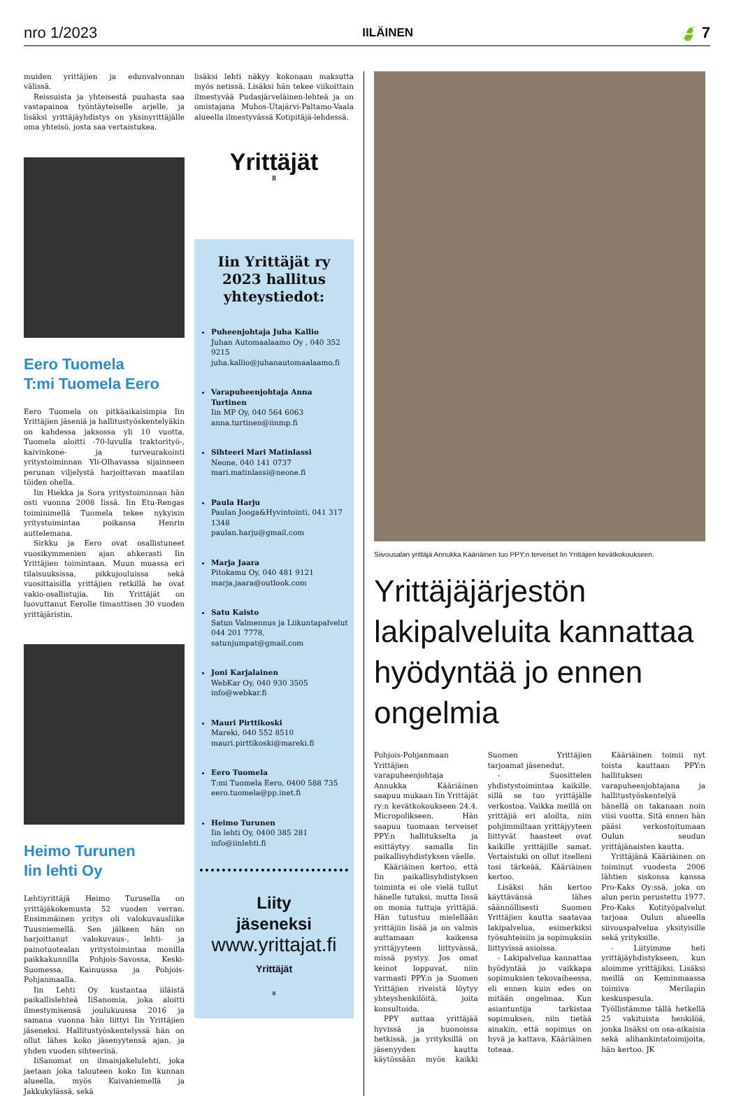nro 1/2023 IILÄINEN 🍃 7
muiden yrittäjien ja edunvalvonnan välissä.
Reissuista ja yhteisestä puuhasta saa vastapainoa työntäyteiselle arjelle, ja lisäksi yrittäjäyhdistys on yksinyrittäjälle oma yhteisö, josta saa vertaistukea.
Eero Tuomela
T:mi Tuomela Eero
Eero Tuomela on pitkäaikaisimpia Iin Yrittäjien jäseniä ja hallitustyöskentelyäkin on kahdessa jaksossa yli 10 vuotta. Tuomela aloitti -70-luvulla traktorityö-, kaivinkone- ja turveurakointi yritystoiminnan Yli-Olhavassa sijainneen perunan viljelystä harjoittavan maatilan töiden ohella.
Iin Hiekka ja Sora yritystoiminnan hän osti vuonna 2008 Iissä. Iin Etu-Rengas toiminimellä Tuomela tekee nykyisin yritystoimintaa poikansa Henrin auttelemana.
Sirkku ja Eero ovat osallistuneet vuosikymmenien ajan ahkerasti Iin Yrittäjien toimintaan. Muun muassa eri tilaisuuksissa, pikkujouluissa sekä vuosittaisilla yrittäjien retkillä he ovat vakio-osallistujia. Iin Yrittäjät on luovuttanut Eerolle timanttisen 30 vuoden yrittäjäristin.
Heimo Turunen
Iin lehti Oy
Lehtiyrittäjä Heimo Turusella on yrittäjäkokemusta 52 vuoden verran. Ensimmäinen yritys oli valokuvausliike Tuusniemellä. Sen jälkeen hän on harjoittanut valokuvaus-, lehti- ja painotuotealan yritystoimintaa monilla paikkakunnilla Pohjois-Savossa, Keski-Suomessa, Kainuussa ja Pohjois-Pohjanmaalla.
Iin Lehti Oy kustantaa iiläistä paikallislehteä IiSanomia, joka aloitti ilmestymisensä joulukuussa 2016 ja samana vuonna hän liittyi Iin Yrittäjien jäseneksi. Hallitustyöskentelyssä hän on ollut lähes koko jäsenyytensä ajan, ja yhden vuoden sihteerinä.
IiSanomat on ilmaisjakelulehti, joka jaetaan joka talouteen koko Iin kunnan alueella, myös Kuivaniemellä ja Jakkukylässä, sekä
lisäksi lehti näkyy kokonaan maksutta myös netissä. Lisäksi hän tekee viikoittain ilmestyvää Pudasjärveläinen-lehteä ja on omistajana Muhos-Utajärvi-Paltamo-Vaala alueella ilmestyvässä Kotipitäjä-lehdessä.
Yrittäjät
II
Iin Yrittäjät ry 2023 hallitus yhteystiedot:
Puheenjohtaja Juha Kallio
Juhan Automaalaamo Oy , 040 352 9215
juha.kallio@juhanautomaalaamo.fi
Varapuheenjohtaja Anna Turtinen
Iin MP Oy, 040 564 6063
anna.turtinen@iinmp.fi
Sihteeri Mari Matinlassi
Neone, 040 141 0737
mari.matinlassi@neone.fi
Paula Harju
Paulan Jooga&Hyvintointi, 041 317 1348
paulan.harju@gmail.com
Marja Jaara
Pitokamu Oy, 040 481 9121
marja.jaara@outlook.com
Satu Kaisto
Satun Valmennus ja Liikuntapalvelut
044 201 7778,
satunjumpat@gmail.com
Joni Karjalainen
WebKar Oy, 040 930 3505
info@webkar.fi
Mauri Pirttikoski
Mareki, 040 552 8510
mauri.pirttikoski@mareki.fi
Eero Tuomela
T:mi Tuomela Eero, 0400 588 735
eero.tuomela@pp.inet.fi
Heimo Turunen
Iin lehti Oy, 0400 385 281
info@iinlehti.fi
Liity
jäseneksi
www.yrittajat.fi
Yrittäjät
II
Siivousalan yrittäjä Annukka Kääriäinen tuo PPY:n terveiset Iin Yrittäjien kevätkokoukseen.
Yrittäjäjärjestön lakipalveluita kannattaa hyödyntää jo ennen ongelmia
Pohjois-Pohjanmaan Yrittäjien varapuheenjohtaja Annukka Kääriäinen saapuu mukaan Iin Yrittäjät ry:n kevätkokoukseen 24.4. Micropolikseen. Hän saapuu tuomaan terveiset PPY:n hallitukselta ja esittäytyy samalla Iin paikallisyhdistyksen väelle.
Kääriäinen kertoo, että Iin paikallisyhdistyksen toiminta ei ole vielä tullut hänelle tutuksi, mutta Iissä on monia tuttuja yrittäjiä. Hän tutustuu mielellään yrittäjiin lisää ja on valmis auttamaan kaikessa yrittäjyyteen liittyvässä, missä pystyy. Jos omat keinot loppuvat, niin varmasti PPY:n ja Suomen Yrittäjien riveistä löytyy yhteyshenkilöitä, joita konsultoida.
PPY auttaa yrittäjää hyvissä ja huonoissa hetkissä, ja yrityksillä on jäsenyyden kautta käytössään myös kaikki Suomen Yrittäjien tarjoamat jäsenedut.
- Suosittelen yhdistystoimintaa kaikille, sillä se tuo yrittäjälle verkostoa. Vaikka meillä on yrittäjiä eri aloilta, niin pohjimmiltaan yrittäjyyteen liittyvät haasteet ovat kaikille yrittäjille samat. Vertaistuki on ollut itselleni tosi tärkeää, Kääriäinen kertoo.
Lisäksi hän kertoo käyttävänsä lähes säännöllisesti Suomen Yrittäjien kautta saatavaa lakipalvelua, esimerkiksi työsuhteisiin ja sopimuksiin liittyvissä asioissa.
- Lakipalvelua kannattaa hyödyntää jo vaikkapa sopimuksien tekovaiheessa, eli ennen kuin edes on mitään ongelmaa. Kun asiantuntija tarkistaa sopimuksen, niin tietää ainakin, että sopimus on hyvä ja kattava, Kääriäinen toteaa.
Kääriäinen toimii nyt toista kauttaan PPY:n hallituksen varapuheenjohtajana ja hallitustyöskentelyä hänellä on takanaan noin viisi vuotta. Sitä ennen hän pääsi verkostoitumaan Oulun seudun yrittäjänaisten kautta.
Yrittäjänä Kääriäinen on toiminut vuodesta 2006 lähtien siskonsa kanssa Pro-Kaks Oy:ssä, joka on alun perin perustettu 1977. Pro-Kaks Kotityöpalvelut tarjoaa Oulun alueella siivouspalvelua yksityisille sekä yrityksille.
- Liityimme heti yrittäjäyhdistykseen, kun aloimme yrittäjiksi. Lisäksi meillä on Keminmaassa toimiva Merilapin keskuspesula. Työllistämme tällä hetkellä 25 vakituista henkilöä, jonka lisäksi on osa-aikaisia sekä alihankintatoimijoita, hän kertoo. JK